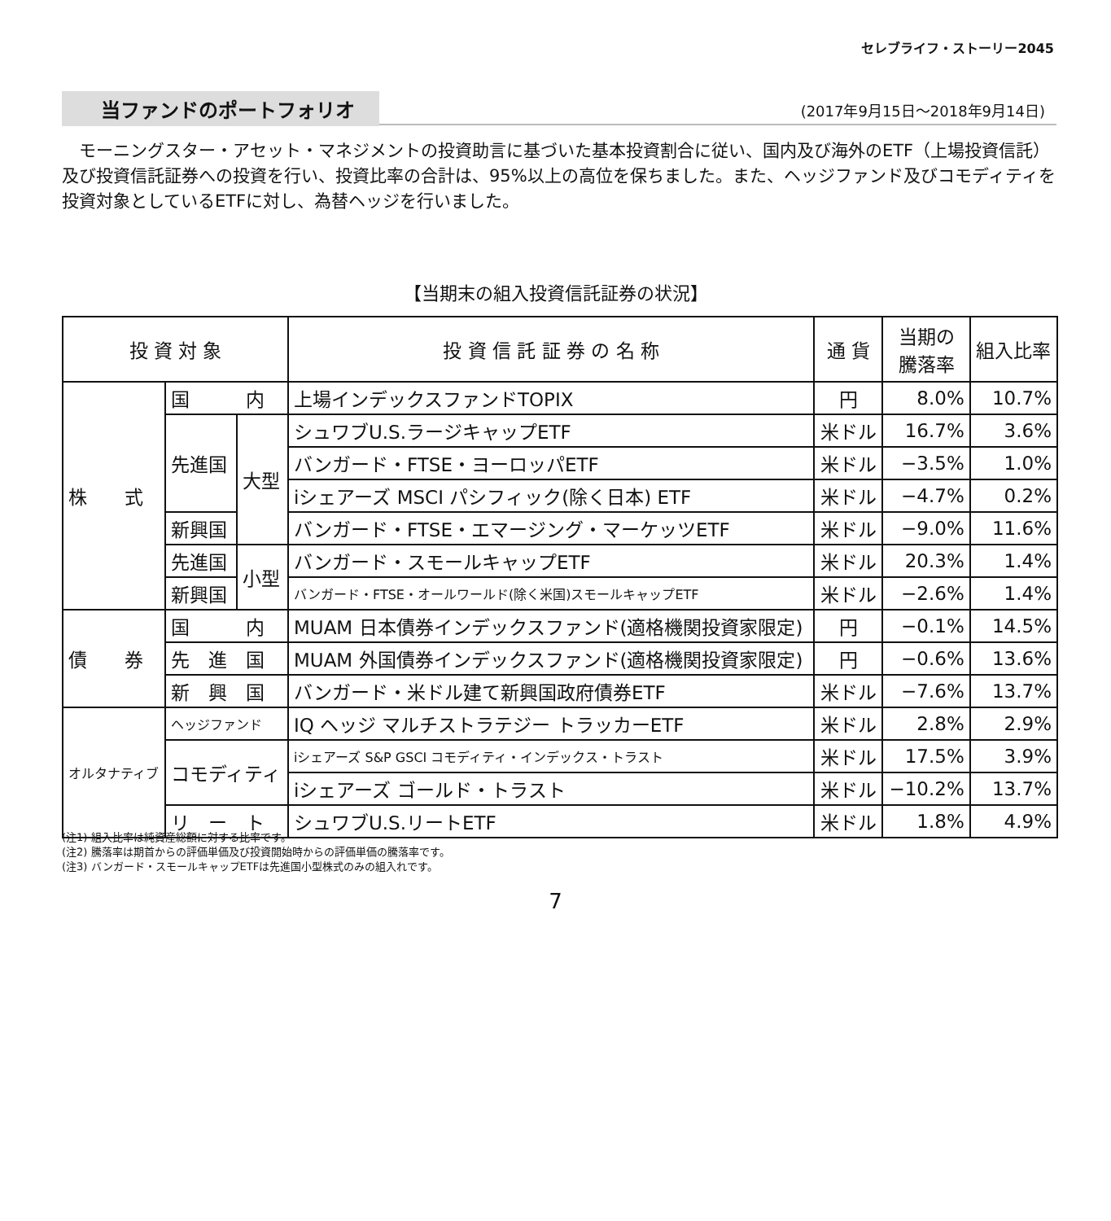セレブライフ・ストーリー2045
当ファンドのポートフォリオ (2017年9月15日～2018年9月14日)
モーニングスター・アセット・マネジメントの投資助言に基づいた基本投資割合に従い、国内及び海外のETF（上場投資信託）及び投資信託証券への投資を行い、投資比率の合計は、95%以上の高位を保ちました。また、ヘッジファンド及びコモディティを投資対象としているETFに対し、為替ヘッジを行いました。
【当期末の組入投資信託証券の状況】
| 投 資 対 象 | | | 投 資 信 託 証 券 の 名 称 | 通 貨 | 当期の 騰落率 | 組入比率 |
| --- | --- | --- | --- | --- | --- | --- |
| 株 式 | 国 内 | | 上場インデックスファンドTOPIX | 円 | 8.0% | 10.7% |
| | 先進国 | 大型 | シュワブU.S.ラージキャップETF | 米ドル | 16.7% | 3.6% |
| | | | バンガード・FTSE・ヨーロッパETF | 米ドル | −3.5% | 1.0% |
| | | | iシェアーズ MSCI パシフィック(除く日本) ETF | 米ドル | −4.7% | 0.2% |
| | 新興国 | | バンガード・FTSE・エマージング・マーケッツETF | 米ドル | −9.0% | 11.6% |
| | 先進国 | 小型 | バンガード・スモールキャップETF | 米ドル | 20.3% | 1.4% |
| | 新興国 | | バンガード・FTSE・オールワールド(除く米国)スモールキャップETF | 米ドル | −2.6% | 1.4% |
| 債 券 | 国 内 | | MUAM 日本債券インデックスファンド(適格機関投資家限定) | 円 | −0.1% | 14.5% |
| | 先 進 国 | | MUAM 外国債券インデックスファンド(適格機関投資家限定) | 円 | −0.6% | 13.6% |
| | 新 興 国 | | バンガード・米ドル建て新興国政府債券ETF | 米ドル | −7.6% | 13.7% |
| オルタナティブ | ヘッジファンド | | IQ ヘッジ マルチストラテジー トラッカーETF | 米ドル | 2.8% | 2.9% |
| | コモディティ | | iシェアーズ S&P GSCI コモディティ・インデックス・トラスト | 米ドル | 17.5% | 3.9% |
| | | | iシェアーズ ゴールド・トラスト | 米ドル | −10.2% | 13.7% |
| | リ ー ト | | シュワブU.S.リートETF | 米ドル | 1.8% | 4.9% |
(注1) 組入比率は純資産総額に対する比率です。
(注2) 騰落率は期首からの評価単価及び投資開始時からの評価単価の騰落率です。
(注3) バンガード・スモールキャップETFは先進国小型株式のみの組入れです。
7